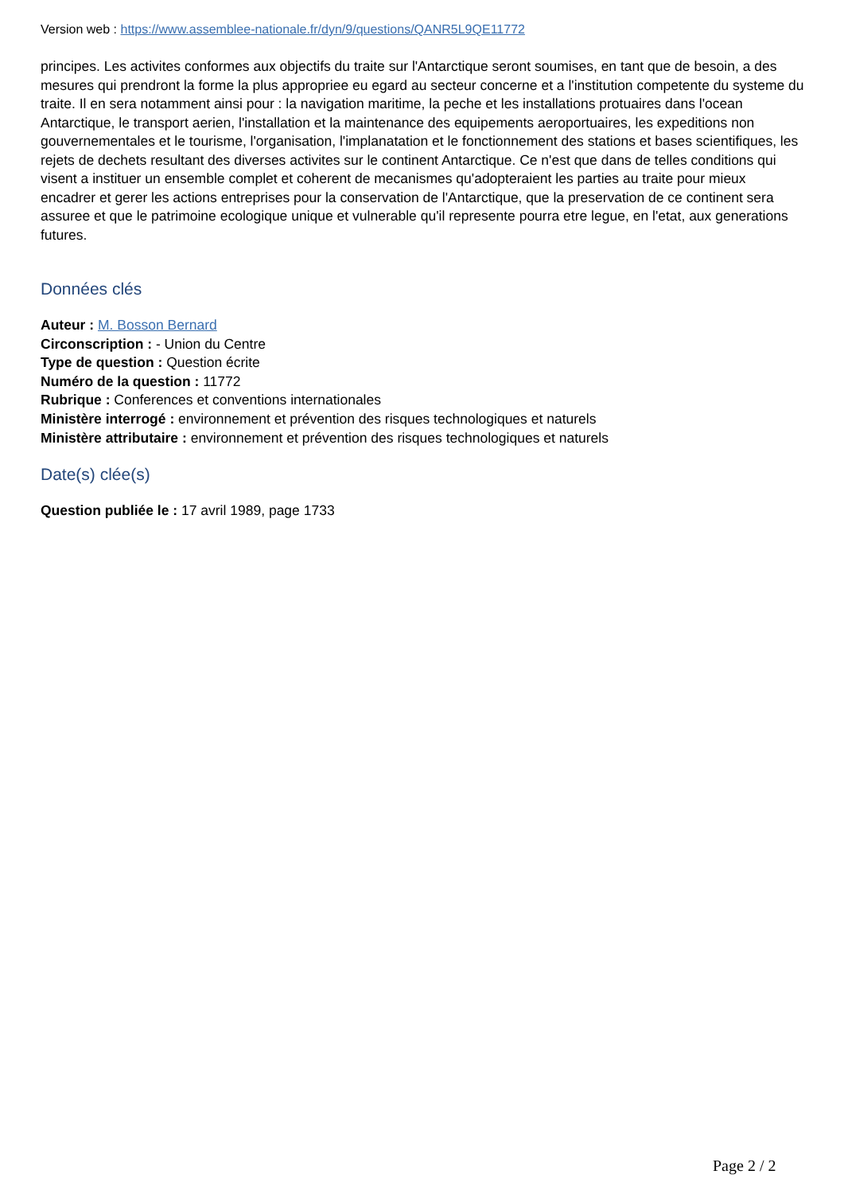Version web : https://www.assemblee-nationale.fr/dyn/9/questions/QANR5L9QE11772
principes. Les activites conformes aux objectifs du traite sur l'Antarctique seront soumises, en tant que de besoin, a des mesures qui prendront la forme la plus appropriee eu egard au secteur concerne et a l'institution competente du systeme du traite. Il en sera notamment ainsi pour : la navigation maritime, la peche et les installations protuaires dans l'ocean Antarctique, le transport aerien, l'installation et la maintenance des equipements aeroportuaires, les expeditions non gouvernementales et le tourisme, l'organisation, l'implanatation et le fonctionnement des stations et bases scientifiques, les rejets de dechets resultant des diverses activites sur le continent Antarctique. Ce n'est que dans de telles conditions qui visent a instituer un ensemble complet et coherent de mecanismes qu'adopteraient les parties au traite pour mieux encadrer et gerer les actions entreprises pour la conservation de l'Antarctique, que la preservation de ce continent sera assuree et que le patrimoine ecologique unique et vulnerable qu'il represente pourra etre legue, en l'etat, aux generations futures.
Données clés
Auteur : M. Bosson Bernard
Circonscription : - Union du Centre
Type de question : Question écrite
Numéro de la question : 11772
Rubrique : Conferences et conventions internationales
Ministère interrogé : environnement et prévention des risques technologiques et naturels
Ministère attributaire : environnement et prévention des risques technologiques et naturels
Date(s) clée(s)
Question publiée le : 17 avril 1989, page 1733
Page 2 / 2